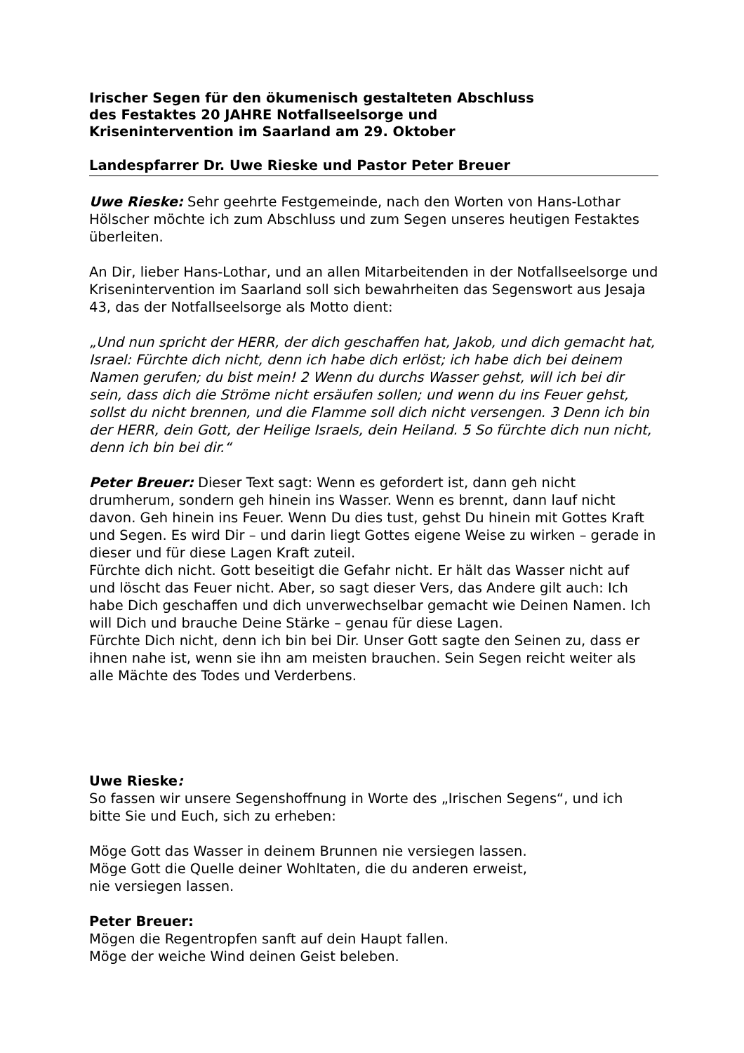Irischer Segen für den ökumenisch gestalteten Abschluss
des Festaktes 20 JAHRE Notfallseelsorge und
Krisenintervention im Saarland am 29. Oktober
Landespfarrer Dr. Uwe Rieske und Pastor Peter Breuer
Uwe Rieske: Sehr geehrte Festgemeinde, nach den Worten von Hans-Lothar Hölscher möchte ich zum Abschluss und zum Segen unseres heutigen Festaktes überleiten.
An Dir, lieber Hans-Lothar, und an allen Mitarbeitenden in der Notfallseelsorge und Krisenintervention im Saarland soll sich bewahrheiten das Segenswort aus Jesaja 43, das der Notfallseelsorge als Motto dient:
„Und nun spricht der HERR, der dich geschaffen hat, Jakob, und dich gemacht hat, Israel: Fürchte dich nicht, denn ich habe dich erlöst; ich habe dich bei deinem Namen gerufen; du bist mein! 2 Wenn du durchs Wasser gehst, will ich bei dir sein, dass dich die Ströme nicht ersäufen sollen; und wenn du ins Feuer gehst, sollst du nicht brennen, und die Flamme soll dich nicht versengen. 3 Denn ich bin der HERR, dein Gott, der Heilige Israels, dein Heiland. 5 So fürchte dich nun nicht, denn ich bin bei dir.“
Peter Breuer: Dieser Text sagt: Wenn es gefordert ist, dann geh nicht drumherum, sondern geh hinein ins Wasser. Wenn es brennt, dann lauf nicht davon. Geh hinein ins Feuer. Wenn Du dies tust, gehst Du hinein mit Gottes Kraft und Segen. Es wird Dir – und darin liegt Gottes eigene Weise zu wirken – gerade in dieser und für diese Lagen Kraft zuteil.
Fürchte dich nicht. Gott beseitigt die Gefahr nicht. Er hält das Wasser nicht auf und löscht das Feuer nicht. Aber, so sagt dieser Vers, das Andere gilt auch: Ich habe Dich geschaffen und dich unverwechselbar gemacht wie Deinen Namen. Ich will Dich und brauche Deine Stärke – genau für diese Lagen.
Fürchte Dich nicht, denn ich bin bei Dir. Unser Gott sagte den Seinen zu, dass er ihnen nahe ist, wenn sie ihn am meisten brauchen. Sein Segen reicht weiter als alle Mächte des Todes und Verderbens.
Uwe Rieske:
So fassen wir unsere Segenshoffnung in Worte des „Irischen Segens“, und ich bitte Sie und Euch, sich zu erheben:
Möge Gott das Wasser in deinem Brunnen nie versiegen lassen.
Möge Gott die Quelle deiner Wohltaten, die du anderen erweist,
nie versiegen lassen.
Peter Breuer:
Mögen die Regentropfen sanft auf dein Haupt fallen.
Möge der weiche Wind deinen Geist beleben.